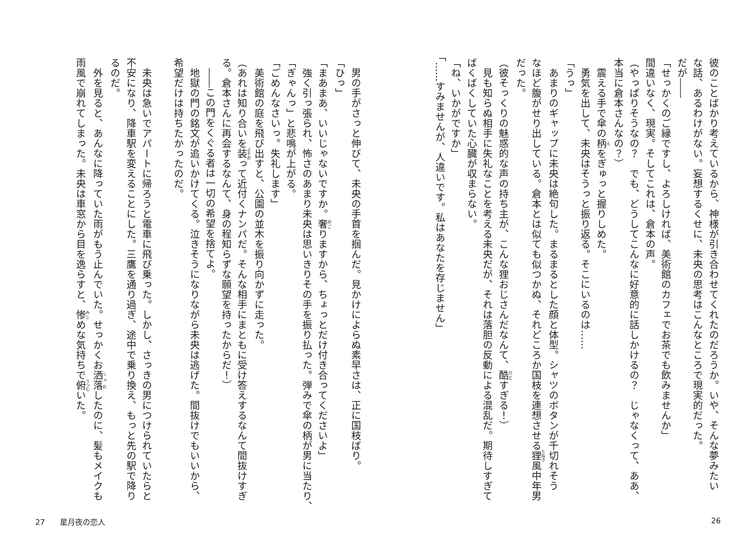彼のことばかり考えているから、神様が引き合わせてくれたのだろうか。いや、そんな夢みたい
な話、あるわけがない。妄想するくせに、未央の思考はこんなところで現実的だった。
だが――
「せっかくのご縁ですし、よろしければ、美術館のカフェでお茶でも飲みませんか」
間違いなく、現実。そしてこれは、倉本の声。
（やっぱりそうなの？　でも、どうしてこんなに好意的に話しかけるの？　じゃなくって、ああ、
本当に倉本さんなの？）
　震える手で傘の柄をぎゅっと握りしめた。
　勇気を出して、未央はそうっと振り返る。そこにいるのは……
「うっ」
　あまりのギャップに未央は絶句した。まるまるとした顔と体型。シャツのボタンが千切れそう
なほど腹がせり出している。倉本とは似ても似つかぬ、それどころか国枝を連想させる狸風中年男
だった。
（彼そっくりの魅惑的な声の持ち主が、こんな狸おじさんだなんて、酷すぎる！）
　見も知らぬ相手に失礼なことを考える未央だが、それは落胆の反動による混乱だ。期待しすぎて
ばくばくしていた心臓が収まらない。
「ね、いかがですか」
「……すみませんが、人違いです。私はあなたを存じません」
26
　男の手がさっと伸びて、未央の手首を掴んだ。見かけによらぬ素早さは、正に国枝ばり。
「ひっ」
「まあまあ、いいじゃないですか。奢りますから、ちょっとだけ付き合ってくださいよ」
　強く引っ張られ、怖さのあまり未央は思いきりその手を振り払った。弾みで傘の柄が男に当たり、
「ぎゃんっ」と悲鳴が上がる。
「ごめんなさいっ。失礼します」
　美術館の庭を飛び出すと、公園の並木を振り向かずに走った。
（あれは知り合いを装って近付くナンパだ。そんな相手にまともに受け答えするなんて間抜けすぎ
る。倉本さんに再会するなんて、身の程知らずな願望を持ったからだ！）
　――この門をくぐる者は一切の希望を捨てよ。
　地獄の門の銘文が追いかけてくる。泣きそうになりながら未央は逃げた。間抜けでもいいから、
希望だけは持ちたかったのだ。
​
　未央は急いでアパートに帰ろうと電車に飛び乗った。しかし、さっきの男につけられていたらと
不安になり、降車駅を変えることにした。三鷹を通り過ぎ、途中で乗り換え、もっと先の駅で降り
るのだ。
　外を見ると、あんなに降っていた雨がもう止んでいた。せっかくお洒落したのに、髪もメイクも
雨風で崩れてしまった。未央は車窓から目を逸らすと、惨めな気持ちで俯いた。
27　　星月夜の恋人